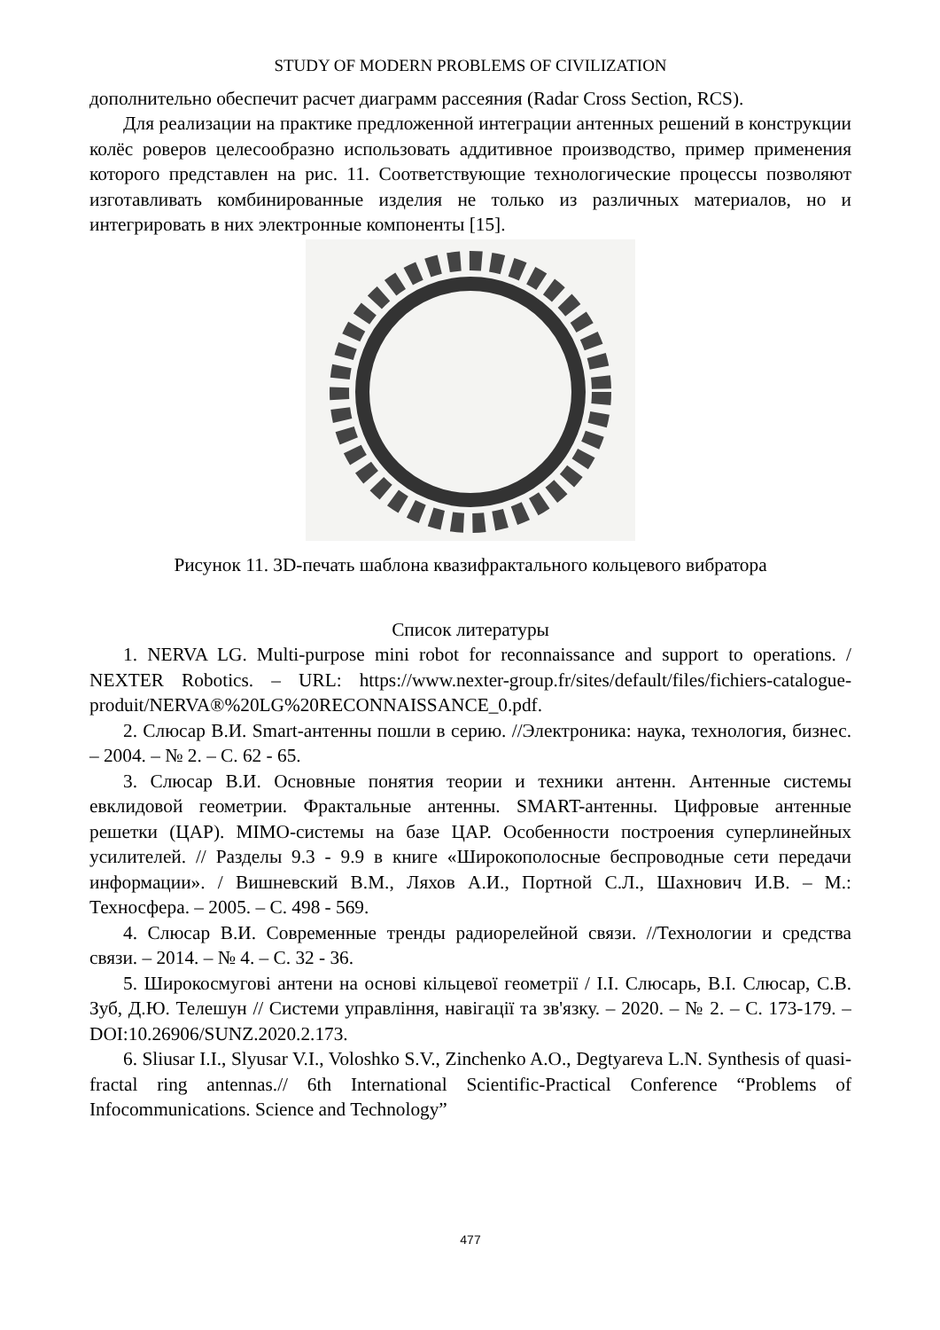STUDY OF MODERN PROBLEMS OF CIVILIZATION
дополнительно обеспечит расчет диаграмм рассеяния (Radar Cross Section, RCS).
Для реализации на практике предложенной интеграции антенных решений в конструкции колёс роверов целесообразно использовать аддитивное производство, пример применения которого представлен на рис. 11. Соответствующие технологические процессы позволяют изготавливать комбинированные изделия не только из различных материалов, но и интегрировать в них электронные компоненты [15].
Рисунок 11. 3D-печать шаблона квазифрактального кольцевого вибратора
Список литературы
1. NERVA LG. Multi-purpose mini robot for reconnaissance and support to operations. / NEXTER Robotics. – URL: https://www.nexter-group.fr/sites/default/files/fichiers-catalogue-produit/NERVA®%20LG%20RECONNAISSANCE_0.pdf.
2. Слюсар В.И. Smart-антенны пошли в серию. //Электроника: наука, технология, бизнес. – 2004. – № 2. – С. 62 - 65.
3. Слюсар В.И. Основные понятия теории и техники антенн. Антенные системы евклидовой геометрии. Фрактальные антенны. SMART-антенны. Цифровые антенные решетки (ЦАР). MIMO-системы на базе ЦАР. Особенности построения суперлинейных усилителей. // Разделы 9.3 - 9.9 в книге «Широкополосные беспроводные сети передачи информации». / Вишневский В.М., Ляхов А.И., Портной С.Л., Шахнович И.В. – М.: Техносфера. – 2005. – С. 498 - 569.
4. Слюсар В.И. Современные тренды радиорелейной связи. //Технологии и средства связи. – 2014. – № 4. – С. 32 - 36.
5. Широкосмугові антени на основі кільцевої геометрії / І.І. Слюсарь, В.І. Слюсар, С.В. Зуб, Д.Ю. Телешун // Системи управління, навігації та зв'язку. – 2020. – № 2. – С. 173-179. – DOI:10.26906/SUNZ.2020.2.173.
6. Sliusar I.I., Slyusar V.I., Voloshko S.V., Zinchenko A.O., Degtyareva L.N. Synthesis of quasi-fractal ring antennas.// 6th International Scientific-Practical Conference “Problems of Infocommunications. Science and Technology”
477